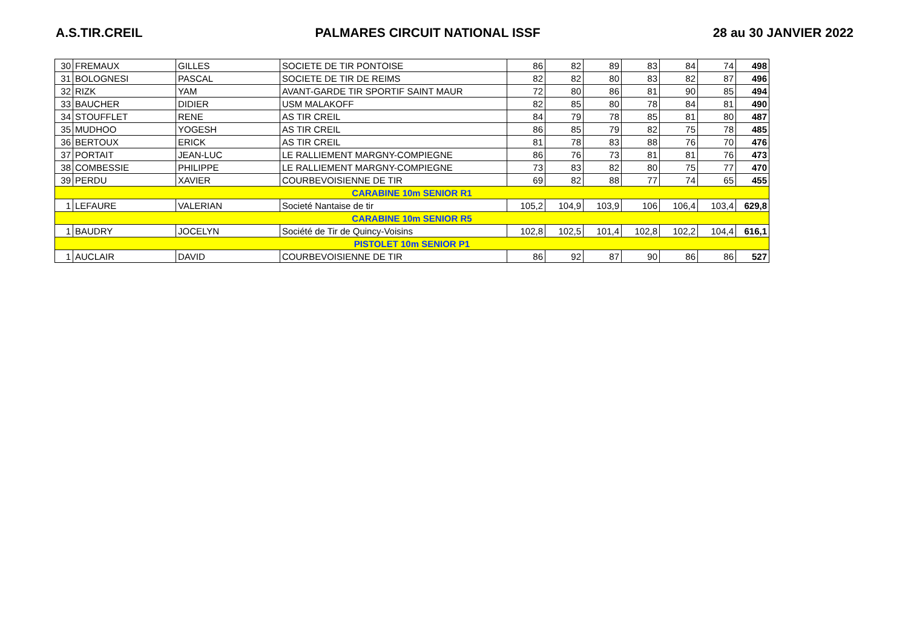A.S.TIR.CREIL PALMARES CIRCUIT NATIONAL ISSF 28 au 30 JANVIER 2022
| 30 | FREMAUX | GILLES | SOCIETE DE TIR PONTOISE | 86 | 82 | 89 | 83 | 84 | 74 | 498 |
| 31 | BOLOGNESI | PASCAL | SOCIETE DE TIR DE REIMS | 82 | 82 | 80 | 83 | 82 | 87 | 496 |
| 32 | RIZK | YAM | AVANT-GARDE TIR SPORTIF SAINT MAUR | 72 | 80 | 86 | 81 | 90 | 85 | 494 |
| 33 | BAUCHER | DIDIER | USM MALAKOFF | 82 | 85 | 80 | 78 | 84 | 81 | 490 |
| 34 | STOUFFLET | RENE | AS TIR CREIL | 84 | 79 | 78 | 85 | 81 | 80 | 487 |
| 35 | MUDHOO | YOGESH | AS TIR CREIL | 86 | 85 | 79 | 82 | 75 | 78 | 485 |
| 36 | BERTOUX | ERICK | AS TIR CREIL | 81 | 78 | 83 | 88 | 76 | 70 | 476 |
| 37 | PORTAIT | JEAN-LUC | LE RALLIEMENT MARGNY-COMPIEGNE | 86 | 76 | 73 | 81 | 81 | 76 | 473 |
| 38 | COMBESSIE | PHILIPPE | LE RALLIEMENT MARGNY-COMPIEGNE | 73 | 83 | 82 | 80 | 75 | 77 | 470 |
| 39 | PERDU | XAVIER | COURBEVOISIENNE DE TIR | 69 | 82 | 88 | 77 | 74 | 65 | 455 |
| CARABINE 10m SENIOR R1 | | | | | | | | | | |
| 1 | LEFAURE | VALERIAN | Societé Nantaise de tir | 105,2 | 104,9 | 103,9 | 106 | 106,4 | 103,4 | 629,8 |
| CARABINE 10m SENIOR R5 | | | | | | | | | | |
| 1 | BAUDRY | JOCELYN | Société de Tir de Quincy-Voisins | 102,8 | 102,5 | 101,4 | 102,8 | 102,2 | 104,4 | 616,1 |
| PISTOLET 10m SENIOR P1 | | | | | | | | | | |
| 1 | AUCLAIR | DAVID | COURBEVOISIENNE DE TIR | 86 | 92 | 87 | 90 | 86 | 86 | 527 |